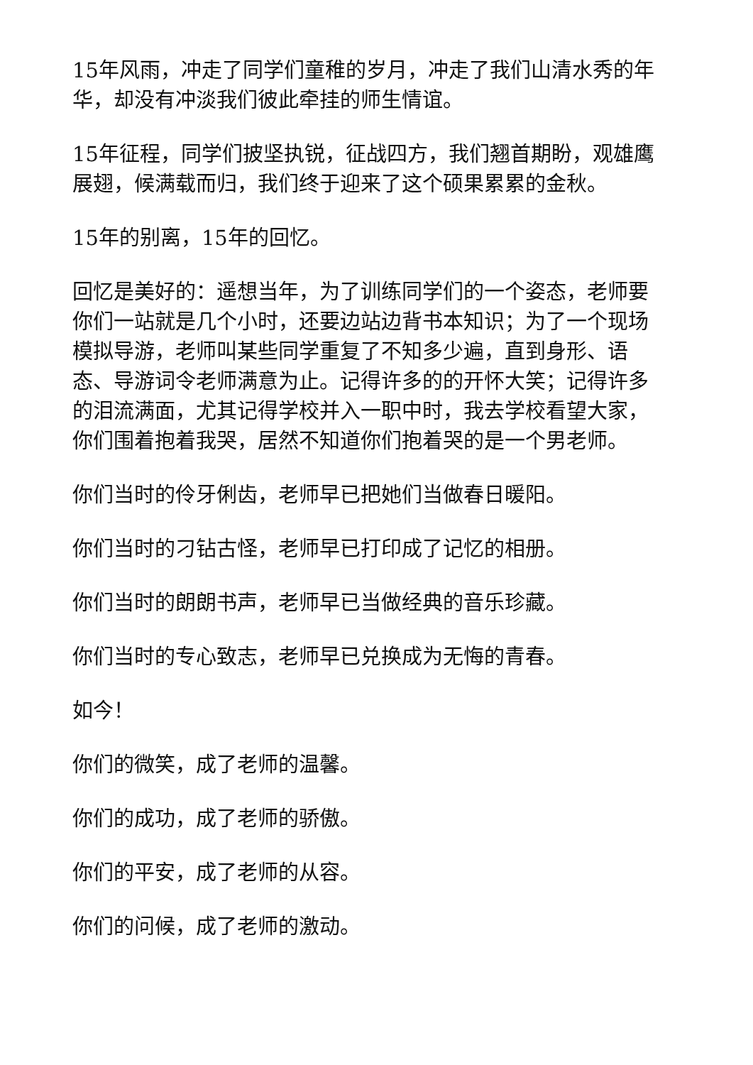15年风雨，冲走了同学们童稚的岁月，冲走了我们山清水秀的年华，却没有冲淡我们彼此牵挂的师生情谊。
15年征程，同学们披坚执锐，征战四方，我们翘首期盼，观雄鹰展翅，候满载而归，我们终于迎来了这个硕果累累的金秋。
15年的别离，15年的回忆。
回忆是美好的：遥想当年，为了训练同学们的一个姿态，老师要你们一站就是几个小时，还要边站边背书本知识；为了一个现场模拟导游，老师叫某些同学重复了不知多少遍，直到身形、语态、导游词令老师满意为止。记得许多的的开怀大笑；记得许多的泪流满面，尤其记得学校并入一职中时，我去学校看望大家，你们围着抱着我哭，居然不知道你们抱着哭的是一个男老师。
你们当时的伶牙俐齿，老师早已把她们当做春日暖阳。
你们当时的刁钻古怪，老师早已打印成了记忆的相册。
你们当时的朗朗书声，老师早已当做经典的音乐珍藏。
你们当时的专心致志，老师早已兑换成为无悔的青春。
如今！
你们的微笑，成了老师的温馨。
你们的成功，成了老师的骄傲。
你们的平安，成了老师的从容。
你们的问候，成了老师的激动。